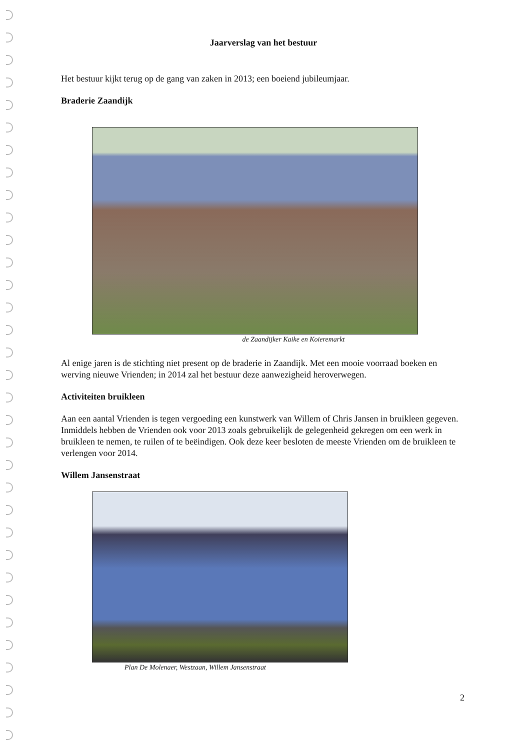Jaarverslag van het bestuur
Het bestuur kijkt terug op de gang van zaken in 2013; een boeiend jubileumjaar.
Braderie Zaandijk
de Zaandijker Kaike en Koieremarkt
Al enige jaren is de stichting niet present op de braderie in Zaandijk. Met een mooie voorraad boeken en werving nieuwe Vrienden; in 2014 zal het bestuur deze aanwezigheid heroverwegen.
Activiteiten bruikleen
Aan een aantal Vrienden is tegen vergoeding een kunstwerk van Willem of Chris Jansen in bruikleen gegeven. Inmiddels hebben de Vrienden ook voor 2013 zoals gebruikelijk de gelegenheid gekregen om een werk in bruikleen te nemen, te ruilen of te beëindigen. Ook deze keer besloten de meeste Vrienden om de bruikleen te verlengen voor 2014.
Willem Jansenstraat
Plan De Molenaer, Westzaan, Willem Jansenstraat
2